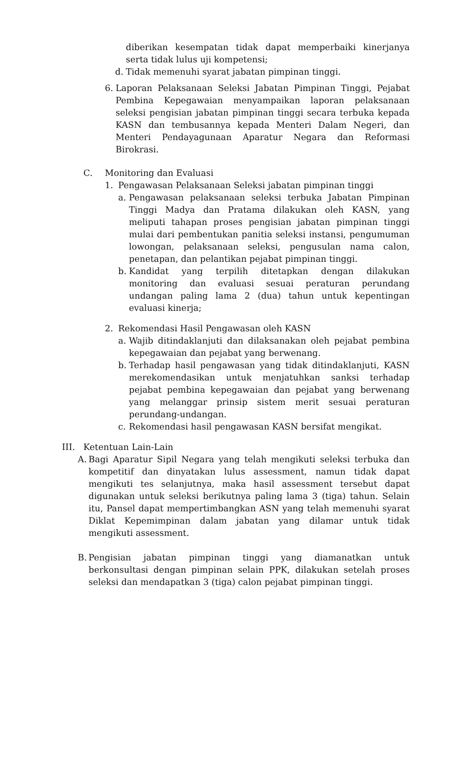diberikan kesempatan tidak dapat memperbaiki kinerjanya serta tidak lulus uji kompetensi;
d. Tidak memenuhi syarat jabatan pimpinan tinggi.
6. Laporan Pelaksanaan Seleksi Jabatan Pimpinan Tinggi, Pejabat Pembina Kepegawaian menyampaikan laporan pelaksanaan seleksi pengisian jabatan pimpinan tinggi secara terbuka kepada KASN dan tembusannya kepada Menteri Dalam Negeri, dan Menteri Pendayagunaan Aparatur Negara dan Reformasi Birokrasi.
C. Monitoring dan Evaluasi
1. Pengawasan Pelaksanaan Seleksi jabatan pimpinan tinggi
a. Pengawasan pelaksanaan seleksi terbuka Jabatan Pimpinan Tinggi Madya dan Pratama dilakukan oleh KASN, yang meliputi tahapan proses pengisian jabatan pimpinan tinggi mulai dari pembentukan panitia seleksi instansi, pengumuman lowongan, pelaksanaan seleksi, pengusulan nama calon, penetapan, dan pelantikan pejabat pimpinan tinggi.
b. Kandidat yang terpilih ditetapkan dengan dilakukan monitoring dan evaluasi sesuai peraturan perundang undangan paling lama 2 (dua) tahun untuk kepentingan evaluasi kinerja;
2. Rekomendasi Hasil Pengawasan oleh KASN
a. Wajib ditindaklanjuti dan dilaksanakan oleh pejabat pembina kepegawaian dan pejabat yang berwenang.
b. Terhadap hasil pengawasan yang tidak ditindaklanjuti, KASN merekomendasikan untuk menjatuhkan sanksi terhadap pejabat pembina kepegawaian dan pejabat yang berwenang yang melanggar prinsip sistem merit sesuai peraturan perundang-undangan.
c. Rekomendasi hasil pengawasan KASN bersifat mengikat.
III. Ketentuan Lain-Lain
A. Bagi Aparatur Sipil Negara yang telah mengikuti seleksi terbuka dan kompetitif dan dinyatakan lulus assessment, namun tidak dapat mengikuti tes selanjutnya, maka hasil assessment tersebut dapat digunakan untuk seleksi berikutnya paling lama 3 (tiga) tahun. Selain itu, Pansel dapat mempertimbangkan ASN yang telah memenuhi syarat Diklat Kepemimpinan dalam jabatan yang dilamar untuk tidak mengikuti assessment.
B. Pengisian jabatan pimpinan tinggi yang diamanatkan untuk berkonsultasi dengan pimpinan selain PPK, dilakukan setelah proses seleksi dan mendapatkan 3 (tiga) calon pejabat pimpinan tinggi.